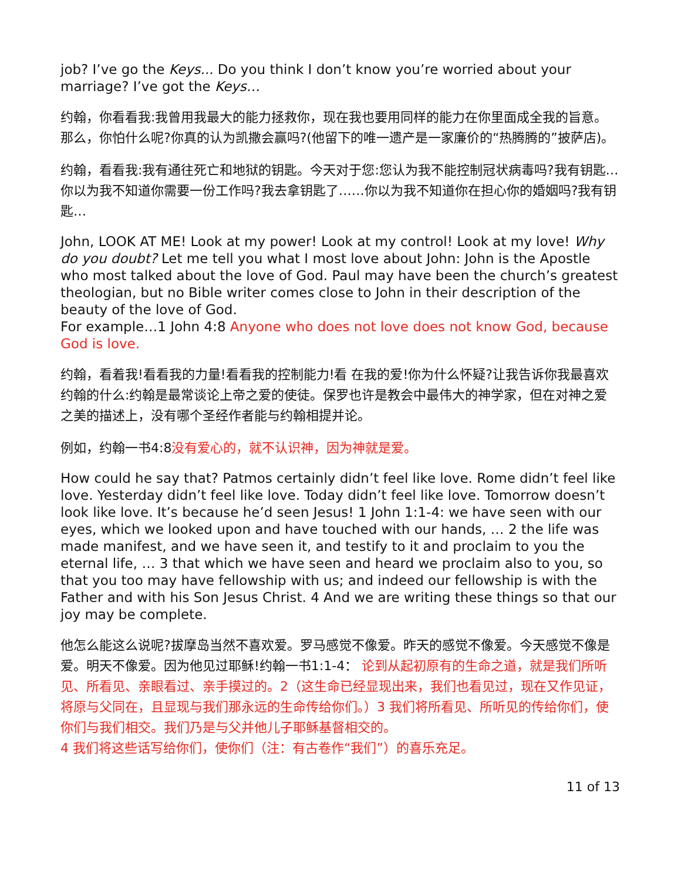job? I’ve go the Keys... Do you think I don’t know you’re worried about your marriage? I’ve got the Keys…
约翰，你看看我:我曾用我最大的能力拯救你，现在我也要用同样的能力在你里面成全我的旨意。那么，你怕什么呢?你真的认为凯撒会赢吗?(他留下的唯一遗产是一家廉价的“热腾腾的”披萨店)。
约翰，看看我:我有通往死亡和地狱的钥匙。今天对于您:您认为我不能控制冠状病毒吗?我有钥匙…你以为我不知道你需要一份工作吗?我去拿钥匙了……你以为我不知道你在担心你的婚姻吗?我有钥匙…
John, LOOK AT ME! Look at my power! Look at my control! Look at my love! Why do you doubt? Let me tell you what I most love about John: John is the Apostle who most talked about the love of God. Paul may have been the church’s greatest theologian, but no Bible writer comes close to John in their description of the beauty of the love of God.
For example…1 John 4:8 Anyone who does not love does not know God, because God is love.
约翰，看着我!看看我的力量!看看我的控制能力!看 在我的爱!你为什么怀疑?让我告诉你我最喜欢约翰的什么:约翰是最常谈论上帝之爱的使徒。保罗也许是教会中最伟大的神学家，但在对神之爱之美的描述上，没有哪个圣经作者能与约翰相提并论。
例如，约翰一书4:8没有爱心的，就不认识神，因为神就是爱。
How could he say that? Patmos certainly didn’t feel like love. Rome didn’t feel like love. Yesterday didn’t feel like love. Today didn’t feel like love. Tomorrow doesn’t look like love. It’s because he’d seen Jesus! 1 John 1:1-4: we have seen with our eyes, which we looked upon and have touched with our hands, … 2 the life was made manifest, and we have seen it, and testify to it and proclaim to you the eternal life, … 3 that which we have seen and heard we proclaim also to you, so that you too may have fellowship with us; and indeed our fellowship is with the Father and with his Son Jesus Christ. 4 And we are writing these things so that our joy may be complete.
他怎么能这么说呢?拔摩岛当然不喜欢爱。罗马感觉不像爱。昨天的感觉不像爱。今天感觉不像是爱。明天不像爱。因为他见过耶稣!约翰一书1:1-4： 论到从起初原有的生命之道，就是我们所听见、所看见、亲眼看过、亲手摸过的。2（这生命已经显现出来，我们也看见过，现在又作见证，将原与父同在，且显现与我们那永远的生命传给你们。）3 我们将所看见、所听见的传给你们，使你们与我们相交。我们乃是与父并他儿子耶稣基督相交的。
4 我们将这些话写给你们，使你们（注：有古卷作“我们”）的喜乐充足。
11 of 13